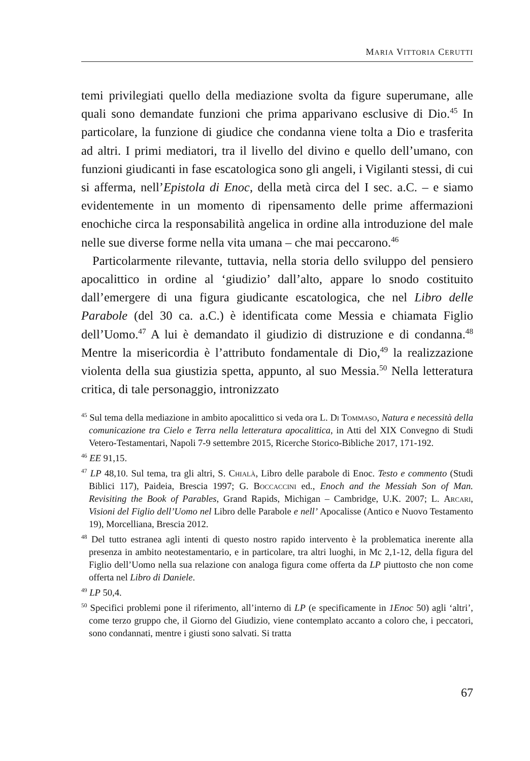MARIA VITTORIA CERUTTI
temi privilegiati quello della mediazione svolta da figure superumane, alle quali sono demandate funzioni che prima apparivano esclusive di Dio.<sup>45</sup> In particolare, la funzione di giudice che condanna viene tolta a Dio e trasferita ad altri. I primi mediatori, tra il livello del divino e quello dell’umano, con funzioni giudicanti in fase escatologica sono gli angeli, i Vigilanti stessi, di cui si afferma, nell’Epistola di Enoc, della metà circa del I sec. a.C. – e siamo evidentemente in un momento di ripensamento delle prime affermazioni enochiche circa la responsabilità angelica in ordine alla introduzione del male nelle sue diverse forme nella vita umana – che mai peccarono.<sup>46</sup>
Particolarmente rilevante, tuttavia, nella storia dello sviluppo del pensiero apocalittico in ordine al ‘giudizio’ dall’alto, appare lo snodo costituito dall’emergere di una figura giudicante escatologica, che nel Libro delle Parabole (del 30 ca. a.C.) è identificata come Messia e chiamata Figlio dell’Uomo.<sup>47</sup> A lui è demandato il giudizio di distruzione e di condanna.<sup>48</sup> Mentre la misericordia è l’attributo fondamentale di Dio,<sup>49</sup> la realizzazione violenta della sua giustizia spetta, appunto, al suo Messia.<sup>50</sup> Nella letteratura critica, di tale personaggio, intronizzato
<sup>45</sup> Sul tema della mediazione in ambito apocalittico si veda ora L. Di Tommaso, Natura e necessità della comunicazione tra Cielo e Terra nella letteratura apocalittica, in Atti del XIX Convegno di Studi Vetero-Testamentari, Napoli 7-9 settembre 2015, Ricerche Storico-Bibliche 2017, 171-192.
<sup>46</sup> EE 91,15.
<sup>47</sup> LP 48,10. Sul tema, tra gli altri, S. Chialà, Libro delle parabole di Enoc. Testo e commento (Studi Biblici 117), Paideia, Brescia 1997; G. Boccaccini ed., Enoch and the Messiah Son of Man. Revisiting the Book of Parables, Grand Rapids, Michigan – Cambridge, U.K. 2007; L. Arcari, Visioni del Figlio dell’Uomo nel Libro delle Parabole e nell’ Apocalisse (Antico e Nuovo Testamento 19), Morcelliana, Brescia 2012.
<sup>48</sup> Del tutto estranea agli intenti di questo nostro rapido intervento è la problematica inerente alla presenza in ambito neotestamentario, e in particolare, tra altri luoghi, in Mc 2,1-12, della figura del Figlio dell’Uomo nella sua relazione con analoga figura come offerta da LP piuttosto che non come offerta nel Libro di Daniele.
<sup>49</sup> LP 50,4.
<sup>50</sup> Specifici problemi pone il riferimento, all’interno di LP (e specificamente in 1Enoc 50) agli ‘altri’, come terzo gruppo che, il Giorno del Giudizio, viene contemplato accanto a coloro che, i peccatori, sono condannati, mentre i giusti sono salvati. Si tratta
67